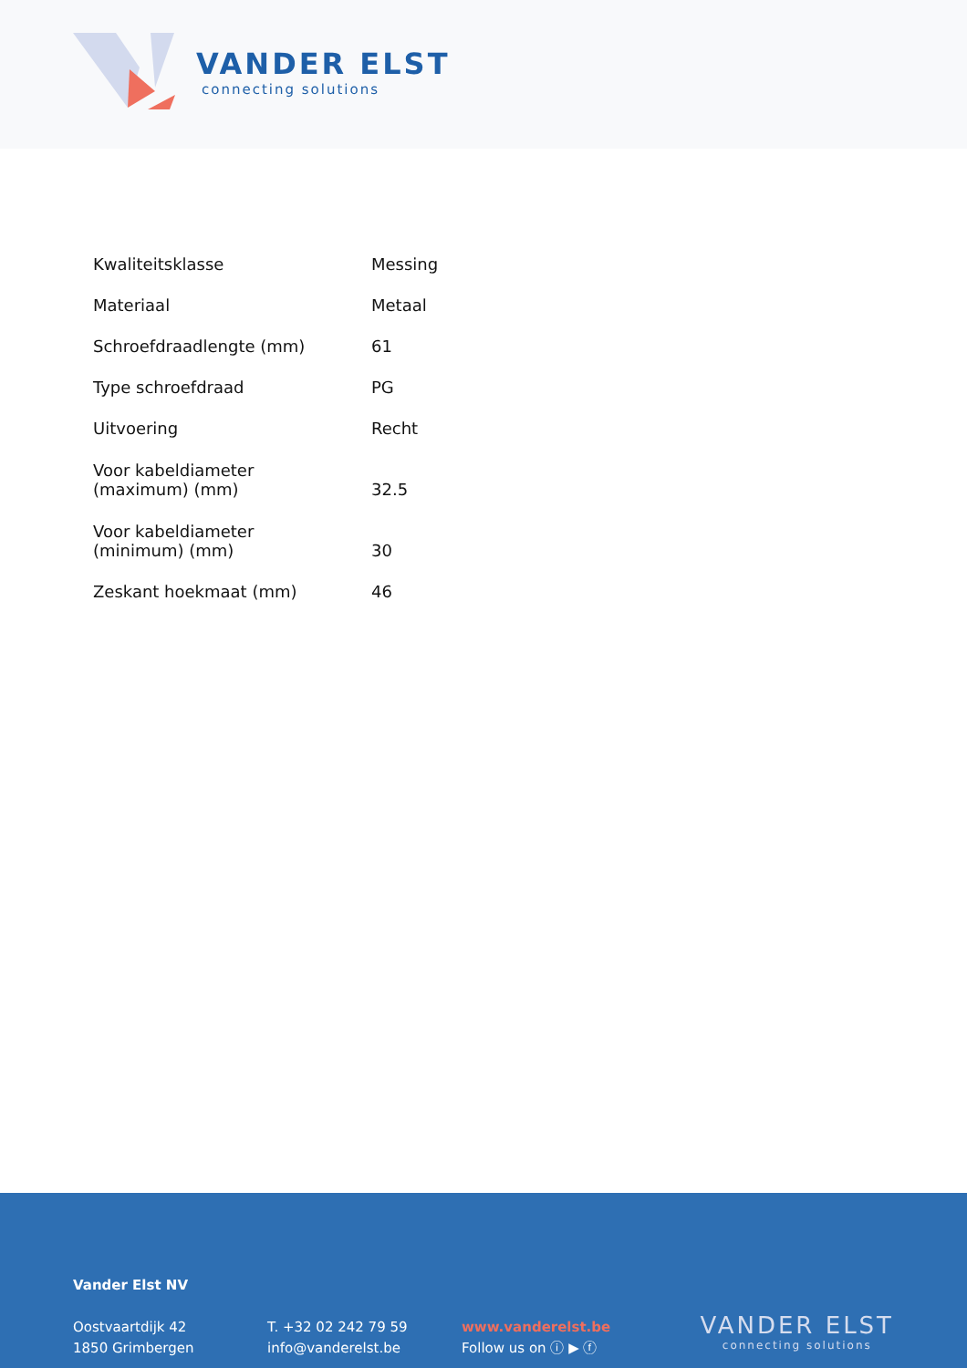VANDER ELST
connecting solutions
| Kwaliteitsklasse | Messing |
| Materiaal | Metaal |
| Schroefdraadlengte (mm) | 61 |
| Type schroefdraad | PG |
| Uitvoering | Recht |
| Voor kabeldiameter (maximum) (mm) | 32.5 |
| Voor kabeldiameter (minimum) (mm) | 30 |
| Zeskant hoekmaat (mm) | 46 |
Vander Elst NV
Oostvaartdijk 42
1850 Grimbergen
T. +32 02 242 79 59
info@vanderelst.be
www.vanderelst.be
Follow us on ⓘ ▶ ⓕ
VANDER ELST
connecting solutions